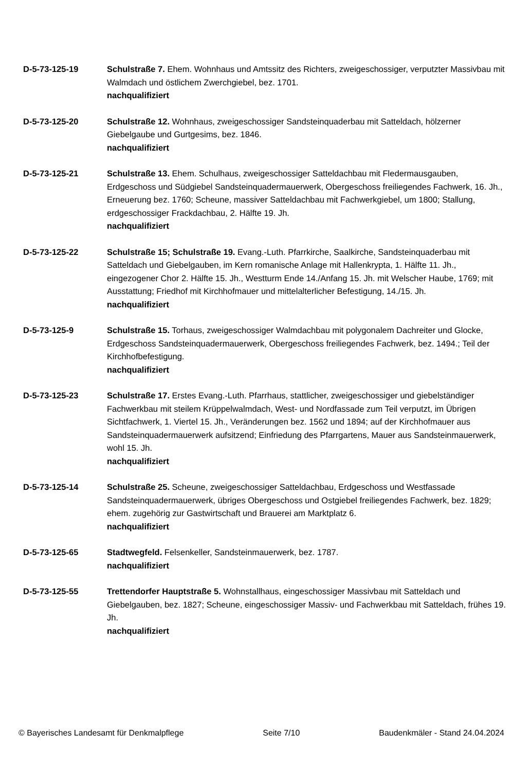D-5-73-125-19 Schulstraße 7. Ehem. Wohnhaus und Amtssitz des Richters, zweigeschossiger, verputzter Massivbau mit Walmdach und östlichem Zwerchgiebel, bez. 1701.
nachqualifiziert
D-5-73-125-20 Schulstraße 12. Wohnhaus, zweigeschossiger Sandsteinquaderbau mit Satteldach, hölzerner Giebelgaube und Gurtgesims, bez. 1846.
nachqualifiziert
D-5-73-125-21 Schulstraße 13. Ehem. Schulhaus, zweigeschossiger Satteldachbau mit Fledermausgauben, Erdgeschoss und Südgiebel Sandsteinquadermauerwerk, Obergeschoss freiliegendes Fachwerk, 16. Jh., Erneuerung bez. 1760; Scheune, massiver Satteldachbau mit Fachwerkgiebel, um 1800; Stallung, erdgeschossiger Frackdachbau, 2. Hälfte 19. Jh.
nachqualifiziert
D-5-73-125-22 Schulstraße 15; Schulstraße 19. Evang.-Luth. Pfarrkirche, Saalkirche, Sandsteinquaderbau mit Satteldach und Giebelgauben, im Kern romanische Anlage mit Hallenkrypta, 1. Hälfte 11. Jh., eingezogener Chor 2. Hälfte 15. Jh., Westturm Ende 14./Anfang 15. Jh. mit Welscher Haube, 1769; mit Ausstattung; Friedhof mit Kirchhofmauer und mittelalterlicher Befestigung, 14./15. Jh.
nachqualifiziert
D-5-73-125-9 Schulstraße 15. Torhaus, zweigeschossiger Walmdachbau mit polygonalem Dachreiter und Glocke, Erdgeschoss Sandsteinquadermauerwerk, Obergeschoss freiliegendes Fachwerk, bez. 1494.; Teil der Kirchhofbefestigung.
nachqualifiziert
D-5-73-125-23 Schulstraße 17. Erstes Evang.-Luth. Pfarrhaus, stattlicher, zweigeschossiger und giebelständiger Fachwerkbau mit steilem Krüppelwalmdach, West- und Nordfassade zum Teil verputzt, im Übrigen Sichtfachwerk, 1. Viertel 15. Jh., Veränderungen bez. 1562 und 1894; auf der Kirchhofmauer aus Sandsteinquadermauerwerk aufsitzend; Einfriedung des Pfarrgartens, Mauer aus Sandsteinmauerwerk, wohl 15. Jh.
nachqualifiziert
D-5-73-125-14 Schulstraße 25. Scheune, zweigeschossiger Satteldachbau, Erdgeschoss und Westfassade Sandsteinquadermauerwerk, übriges Obergeschoss und Ostgiebel freiliegendes Fachwerk, bez. 1829; ehem. zugehörig zur Gastwirtschaft und Brauerei am Marktplatz 6.
nachqualifiziert
D-5-73-125-65 Stadtwegfeld. Felsenkeller, Sandsteinmauerwerk, bez. 1787.
nachqualifiziert
D-5-73-125-55 Trettendorfer Hauptstraße 5. Wohnstallhaus, eingeschossiger Massivbau mit Satteldach und Giebelgauben, bez. 1827; Scheune, eingeschossiger Massiv- und Fachwerkbau mit Satteldach, frühes 19. Jh.
nachqualifiziert
© Bayerisches Landesamt für Denkmalpflege Seite 7/10 Baudenkmäler - Stand 24.04.2024